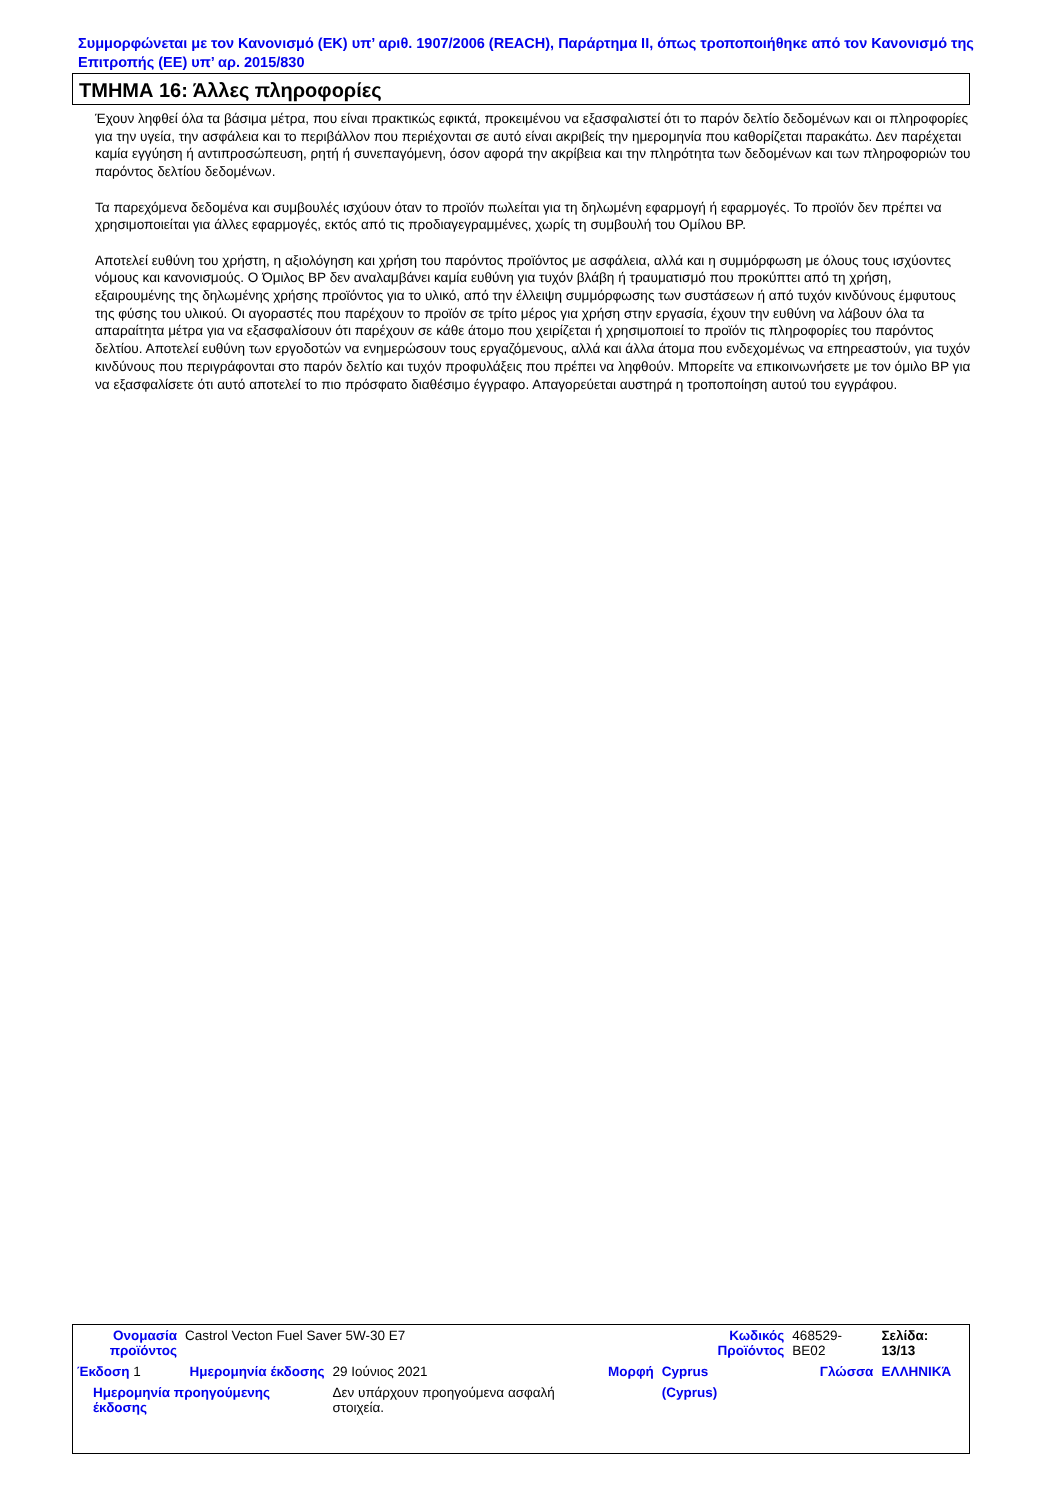Συμμορφώνεται με τον Κανονισμό (ΕΚ) υπ’ αριθ. 1907/2006 (REACH), Παράρτημα II, όπως τροποποιήθηκε από τον Κανονισμό της Επιτροπής (ΕΕ) υπ’ αρ. 2015/830
ΤΜΗΜΑ 16: Άλλες πληροφορίες
Έχουν ληφθεί όλα τα βάσιμα μέτρα, που είναι πρακτικώς εφικτά, προκειμένου να εξασφαλιστεί ότι το παρόν δελτίο δεδομένων και οι πληροφορίες για την υγεία, την ασφάλεια και το περιβάλλον που περιέχονται σε αυτό είναι ακριβείς την ημερομηνία που καθορίζεται παρακάτω. Δεν παρέχεται καμία εγγύηση ή αντιπροσώπευση, ρητή ή συνεπαγόμενη, όσον αφορά την ακρίβεια και την πληρότητα των δεδομένων και των πληροφοριών του παρόντος δελτίου δεδομένων.
Τα παρεχόμενα δεδομένα και συμβουλές ισχύουν όταν το προϊόν πωλείται για τη δηλωμένη εφαρμογή ή εφαρμογές. Το προϊόν δεν πρέπει να χρησιμοποιείται για άλλες εφαρμογές, εκτός από τις προδιαγεγραμμένες, χωρίς τη συμβουλή του Ομίλου BP.
Αποτελεί ευθύνη του χρήστη, η αξιολόγηση και χρήση του παρόντος προϊόντος με ασφάλεια, αλλά και η συμμόρφωση με όλους τους ισχύοντες νόμους και κανονισμούς. Ο Όμιλος BP δεν αναλαμβάνει καμία ευθύνη για τυχόν βλάβη ή τραυματισμό που προκύπτει από τη χρήση, εξαιρουμένης της δηλωμένης χρήσης προϊόντος για το υλικό, από την έλλειψη συμμόρφωσης των συστάσεων ή από τυχόν κινδύνους έμφυτους της φύσης του υλικού. Οι αγοραστές που παρέχουν το προϊόν σε τρίτο μέρος για χρήση στην εργασία, έχουν την ευθύνη να λάβουν όλα τα απαραίτητα μέτρα για να εξασφαλίσουν ότι παρέχουν σε κάθε άτομο που χειρίζεται ή χρησιμοποιεί το προϊόν τις πληροφορίες του παρόντος δελτίου. Αποτελεί ευθύνη των εργοδοτών να ενημερώσουν τους εργαζόμενους, αλλά και άλλα άτομα που ενδεχομένως να επηρεαστούν, για τυχόν κινδύνους που περιγράφονται στο παρόν δελτίο και τυχόν προφυλάξεις που πρέπει να ληφθούν. Μπορείτε να επικοινωνήσετε με τον όμιλο BP για να εξασφαλίσετε ότι αυτό αποτελεί το πιο πρόσφατο διαθέσιμο έγγραφο. Απαγορεύεται αυστηρά η τροποποίηση αυτού του εγγράφου.
| Ονομασία προϊόντος | Castrol Vecton Fuel Saver 5W-30 E7 | | | Κωδικός Προϊόντος | 468529-BE02 | Σελίδα: 13/13 |
| Έκδοση 1 | Ημερομηνία έκδοσης | 29 Ιούνιος 2021 | Μορφή | Cyprus | Γλώσσα | ΕΛΛΗΝΙΚΆ |
| Ημερομηνία προηγούμενης έκδοσης | | Δεν υπάρχουν προηγούμενα ασφαλή στοιχεία. | | (Cyprus) | | |